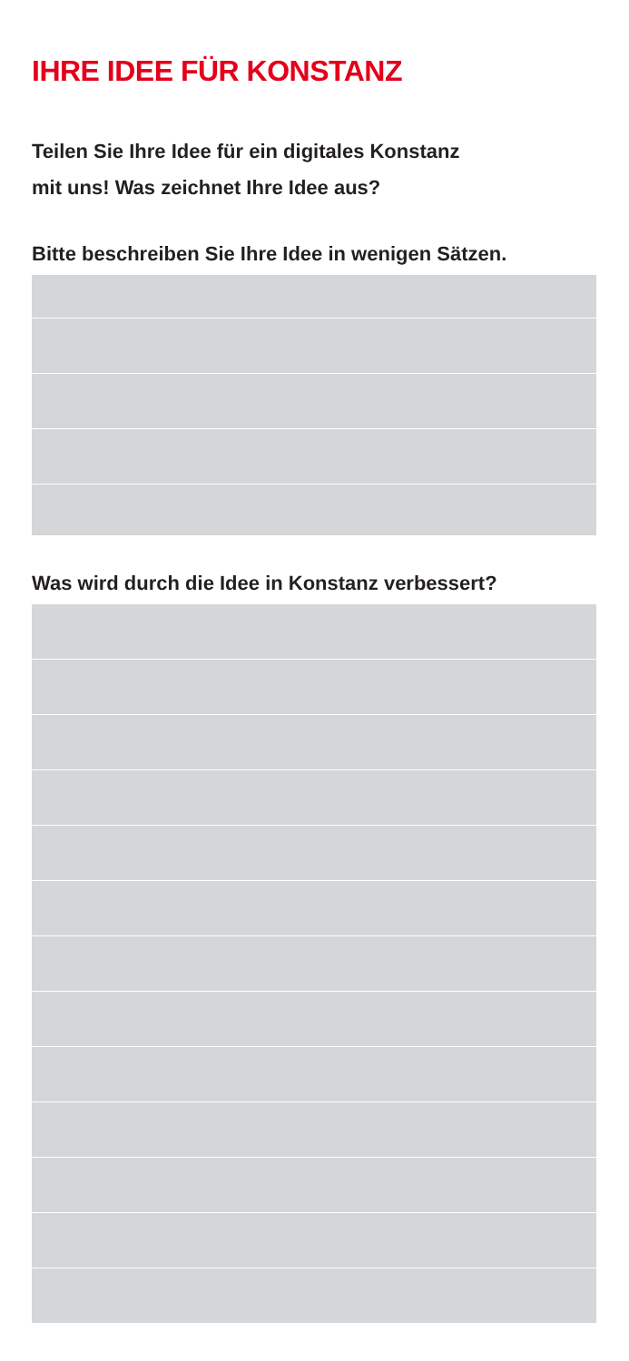IHRE IDEE FÜR KONSTANZ
Teilen Sie Ihre Idee für ein digitales Konstanz
mit uns! Was zeichnet Ihre Idee aus?
Bitte beschreiben Sie Ihre Idee in wenigen Sätzen.
Was wird durch die Idee in Konstanz verbessert?